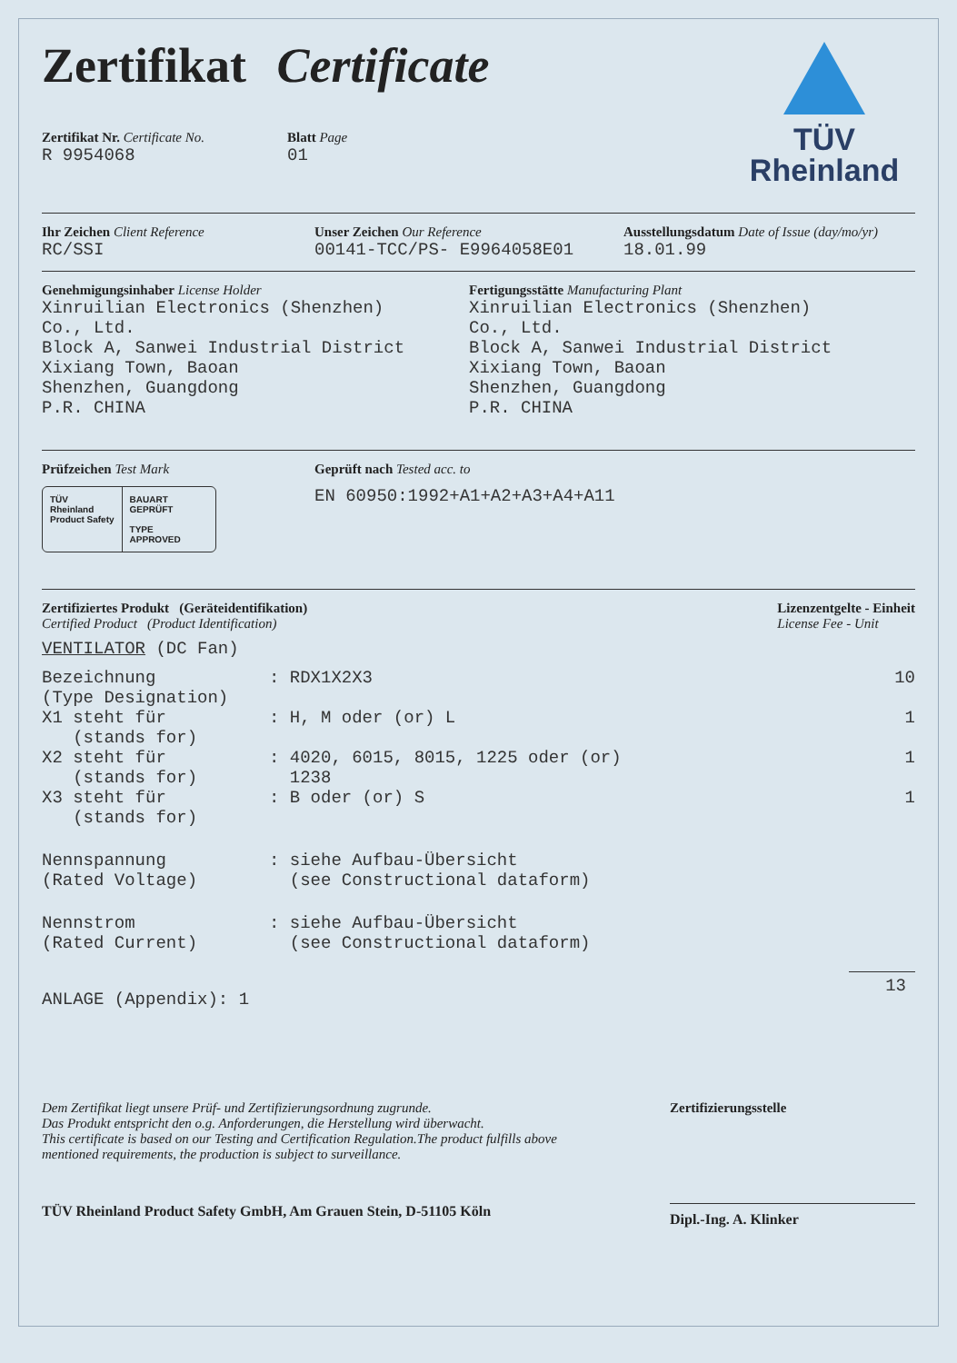Zertifikat Certificate
Zertifikat Nr. Certificate No.
R 9954068
Blatt Page
01
TÜV
Rheinland
Ihr Zeichen Client Reference
RC/SSI
Unser Zeichen Our Reference
00141-TCC/PS- E9964058E01
Ausstellungsdatum Date of Issue (day/mo/yr)
18.01.99
Genehmigungsinhaber License Holder
Xinruilian Electronics (Shenzhen)
Co., Ltd.
Block A, Sanwei Industrial District
Xixiang Town, Baoan
Shenzhen, Guangdong
P.R. CHINA
Fertigungsstätte Manufacturing Plant
Xinruilian Electronics (Shenzhen)
Co., Ltd.
Block A, Sanwei Industrial District
Xixiang Town, Baoan
Shenzhen, Guangdong
P.R. CHINA
Prüfzeichen Test Mark
TÜV
Rheinland
Product Safety
BAUART
GEPRÜFT
TYPE
APPROVED
Geprüft nach Tested acc. to
EN 60950:1992+A1+A2+A3+A4+A11
Zertifiziertes Produkt (Geräteidentifikation)
Certified Product (Product Identification)
Lizenzentgelte - Einheit
License Fee - Unit
VENTILATOR (DC Fan)
| Bezeichnung (Type Designation) | : RDX1X2X3 | 10 |
| X1 steht für (stands for) | : H, M oder (or) L | 1 |
| X2 steht für (stands for) | : 4020, 6015, 8015, 1225 oder (or) 1238 | 1 |
| X3 steht für (stands for) | : B oder (or) S | 1 |
| Nennspannung (Rated Voltage) | : siehe Aufbau-Übersicht (see Constructional dataform) | |
| Nennstrom (Rated Current) | : siehe Aufbau-Übersicht (see Constructional dataform) | |
| ANLAGE (Appendix): 1 | | 13 |
Dem Zertifikat liegt unsere Prüf- und Zertifizierungsordnung zugrunde.
Das Produkt entspricht den o.g. Anforderungen, die Herstellung wird überwacht.
This certificate is based on our Testing and Certification Regulation.The product fulfills above mentioned requirements, the production is subject to surveillance.
Zertifizierungsstelle
TÜV Rheinland Product Safety GmbH, Am Grauen Stein, D-51105 Köln Dipl.-Ing. A. Klinker